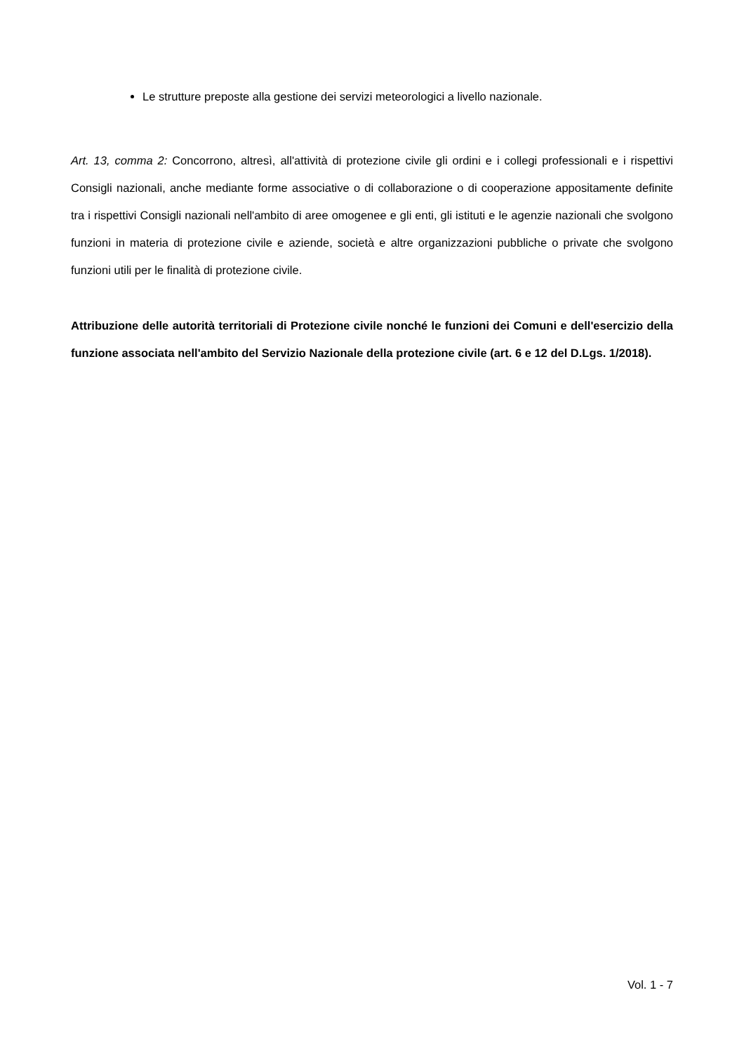Le strutture preposte alla gestione dei servizi meteorologici a livello nazionale.
Art. 13, comma 2: Concorrono, altresì, all'attività di protezione civile gli ordini e i collegi professionali e i rispettivi Consigli nazionali, anche mediante forme associative o di collaborazione o di cooperazione appositamente definite tra i rispettivi Consigli nazionali nell'ambito di aree omogenee e gli enti, gli istituti e le agenzie nazionali che svolgono funzioni in materia di protezione civile e aziende, società e altre organizzazioni pubbliche o private che svolgono funzioni utili per le finalità di protezione civile.
Attribuzione delle autorità territoriali di Protezione civile nonché le funzioni dei Comuni e dell'esercizio della funzione associata nell'ambito del Servizio Nazionale della protezione civile (art. 6 e 12 del D.Lgs. 1/2018).
Vol. 1 - 7